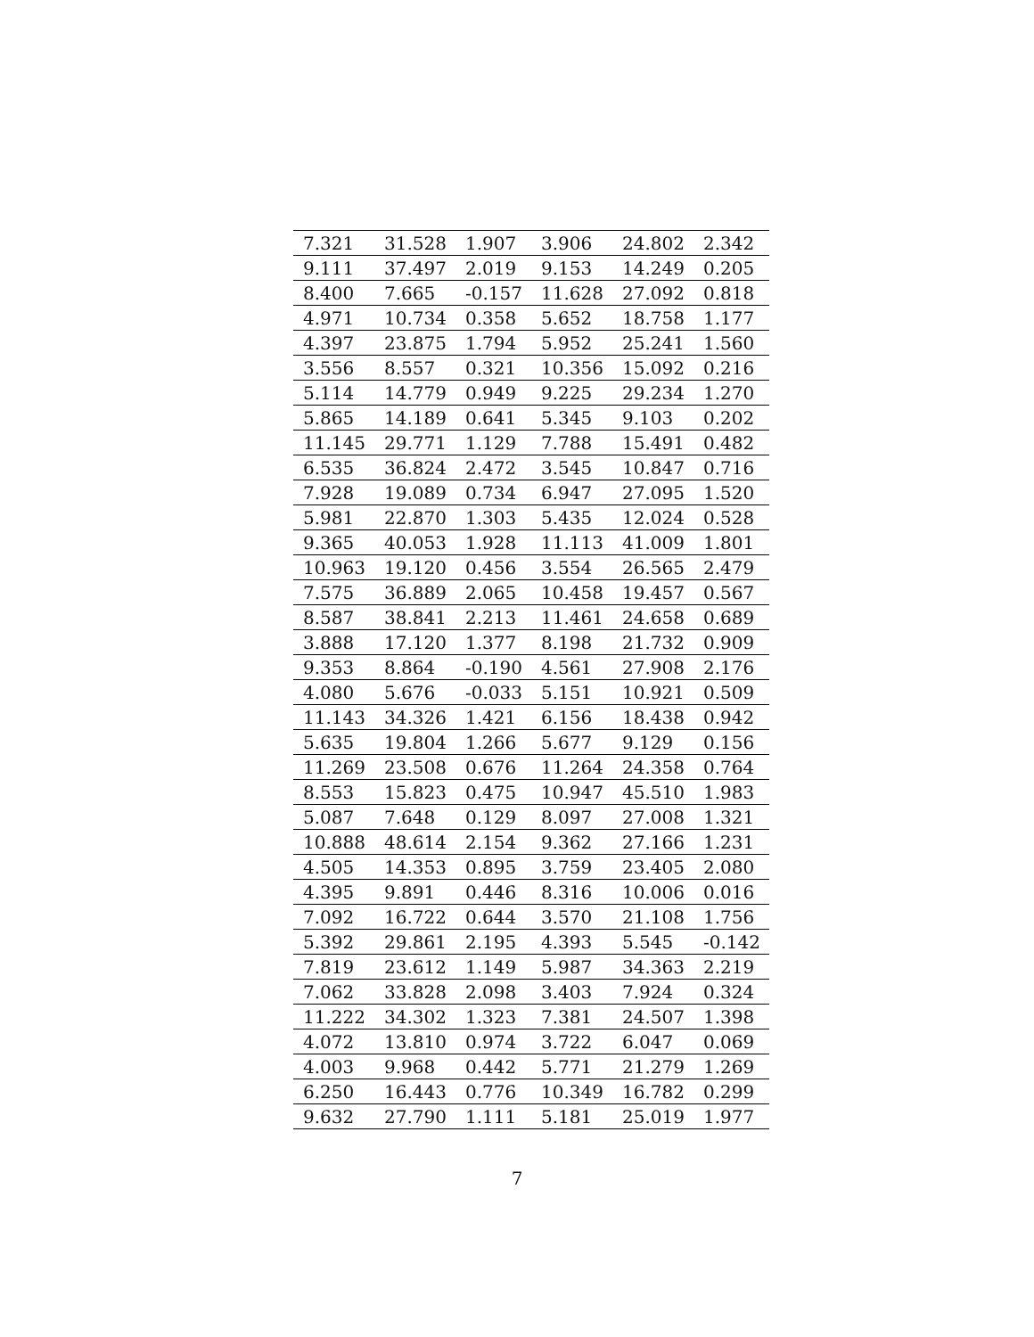| 7.321 | 31.528 | 1.907 | 3.906 | 24.802 | 2.342 |
| 9.111 | 37.497 | 2.019 | 9.153 | 14.249 | 0.205 |
| 8.400 | 7.665 | -0.157 | 11.628 | 27.092 | 0.818 |
| 4.971 | 10.734 | 0.358 | 5.652 | 18.758 | 1.177 |
| 4.397 | 23.875 | 1.794 | 5.952 | 25.241 | 1.560 |
| 3.556 | 8.557 | 0.321 | 10.356 | 15.092 | 0.216 |
| 5.114 | 14.779 | 0.949 | 9.225 | 29.234 | 1.270 |
| 5.865 | 14.189 | 0.641 | 5.345 | 9.103 | 0.202 |
| 11.145 | 29.771 | 1.129 | 7.788 | 15.491 | 0.482 |
| 6.535 | 36.824 | 2.472 | 3.545 | 10.847 | 0.716 |
| 7.928 | 19.089 | 0.734 | 6.947 | 27.095 | 1.520 |
| 5.981 | 22.870 | 1.303 | 5.435 | 12.024 | 0.528 |
| 9.365 | 40.053 | 1.928 | 11.113 | 41.009 | 1.801 |
| 10.963 | 19.120 | 0.456 | 3.554 | 26.565 | 2.479 |
| 7.575 | 36.889 | 2.065 | 10.458 | 19.457 | 0.567 |
| 8.587 | 38.841 | 2.213 | 11.461 | 24.658 | 0.689 |
| 3.888 | 17.120 | 1.377 | 8.198 | 21.732 | 0.909 |
| 9.353 | 8.864 | -0.190 | 4.561 | 27.908 | 2.176 |
| 4.080 | 5.676 | -0.033 | 5.151 | 10.921 | 0.509 |
| 11.143 | 34.326 | 1.421 | 6.156 | 18.438 | 0.942 |
| 5.635 | 19.804 | 1.266 | 5.677 | 9.129 | 0.156 |
| 11.269 | 23.508 | 0.676 | 11.264 | 24.358 | 0.764 |
| 8.553 | 15.823 | 0.475 | 10.947 | 45.510 | 1.983 |
| 5.087 | 7.648 | 0.129 | 8.097 | 27.008 | 1.321 |
| 10.888 | 48.614 | 2.154 | 9.362 | 27.166 | 1.231 |
| 4.505 | 14.353 | 0.895 | 3.759 | 23.405 | 2.080 |
| 4.395 | 9.891 | 0.446 | 8.316 | 10.006 | 0.016 |
| 7.092 | 16.722 | 0.644 | 3.570 | 21.108 | 1.756 |
| 5.392 | 29.861 | 2.195 | 4.393 | 5.545 | -0.142 |
| 7.819 | 23.612 | 1.149 | 5.987 | 34.363 | 2.219 |
| 7.062 | 33.828 | 2.098 | 3.403 | 7.924 | 0.324 |
| 11.222 | 34.302 | 1.323 | 7.381 | 24.507 | 1.398 |
| 4.072 | 13.810 | 0.974 | 3.722 | 6.047 | 0.069 |
| 4.003 | 9.968 | 0.442 | 5.771 | 21.279 | 1.269 |
| 6.250 | 16.443 | 0.776 | 10.349 | 16.782 | 0.299 |
| 9.632 | 27.790 | 1.111 | 5.181 | 25.019 | 1.977 |
7